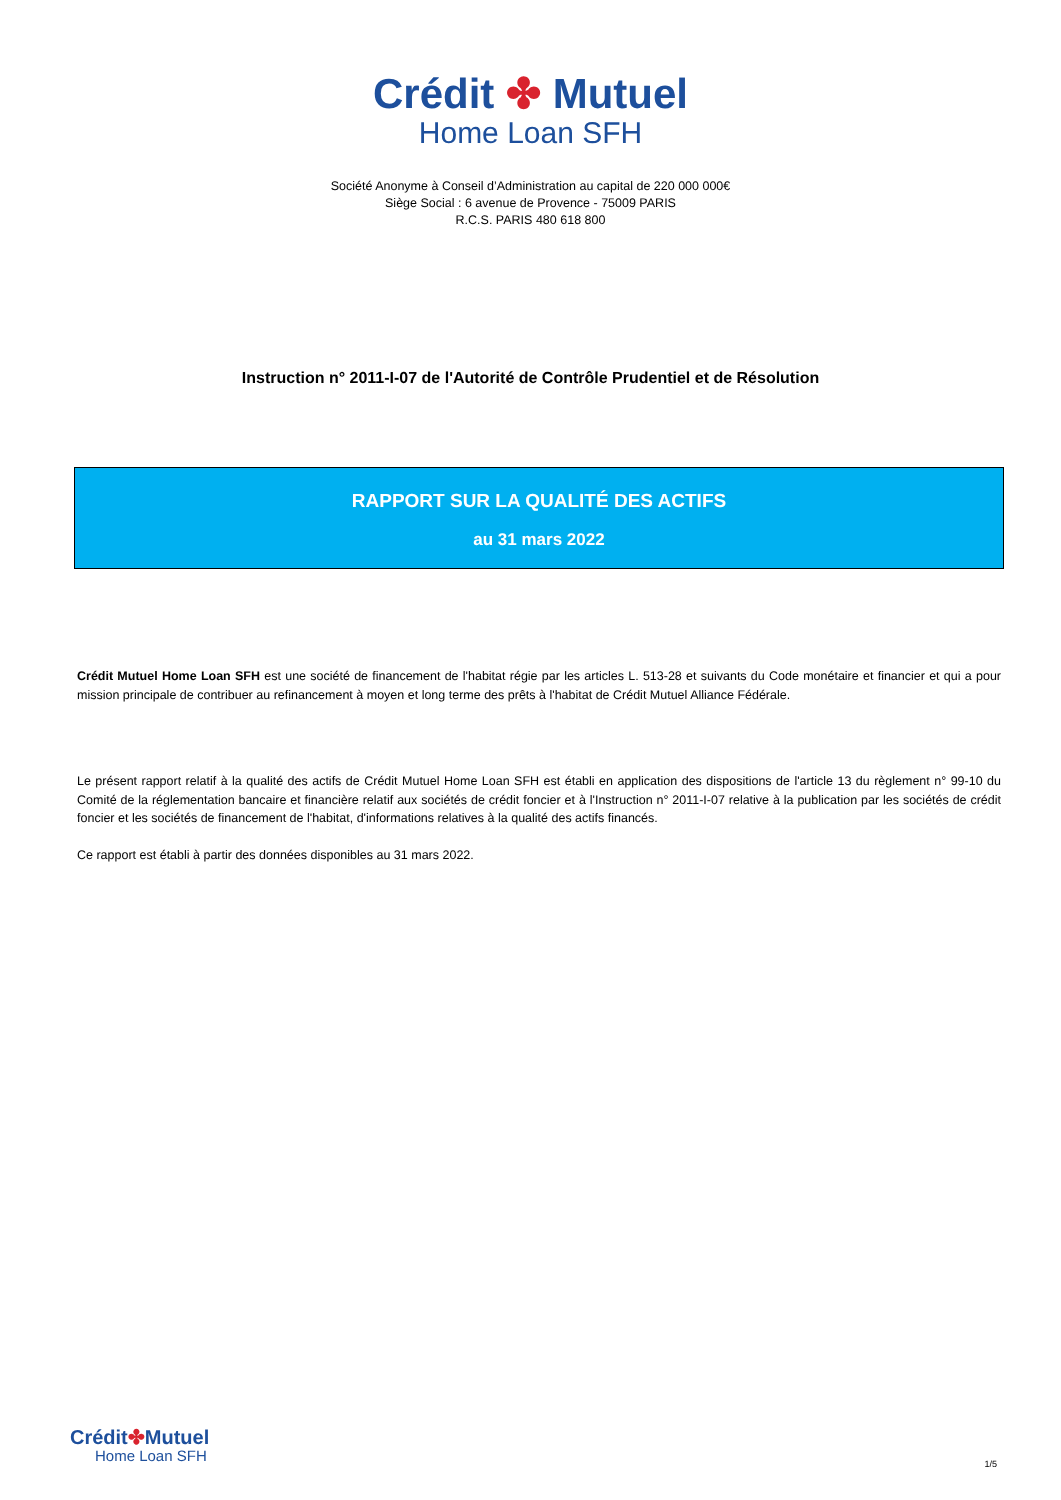Crédit ✤ Mutuel
Home Loan SFH
Société Anonyme à Conseil d’Administration au capital de 220 000 000€
Siège Social : 6 avenue de Provence - 75009 PARIS
R.C.S. PARIS 480 618 800
Instruction n° 2011-I-07 de l'Autorité de Contrôle Prudentiel et de Résolution
RAPPORT SUR LA QUALITÉ DES ACTIFS
au 31 mars 2022
Crédit Mutuel Home Loan SFH est une société de financement de l'habitat régie par les articles L. 513-28 et suivants du Code monétaire et financier et qui a pour mission principale de contribuer au refinancement à moyen et long terme des prêts à l'habitat de Crédit Mutuel Alliance Fédérale.
Le présent rapport relatif à la qualité des actifs de Crédit Mutuel Home Loan SFH est établi en application des dispositions de l'article 13 du règlement n° 99-10 du Comité de la réglementation bancaire et financière relatif aux sociétés de crédit foncier et à l'Instruction n° 2011-I-07 relative à la publication par les sociétés de crédit foncier et les sociétés de financement de l'habitat, d'informations relatives à la qualité des actifs financés.
Ce rapport est établi à partir des données disponibles au 31 mars 2022.
Crédit✤Mutuel
Home Loan SFH
1/5